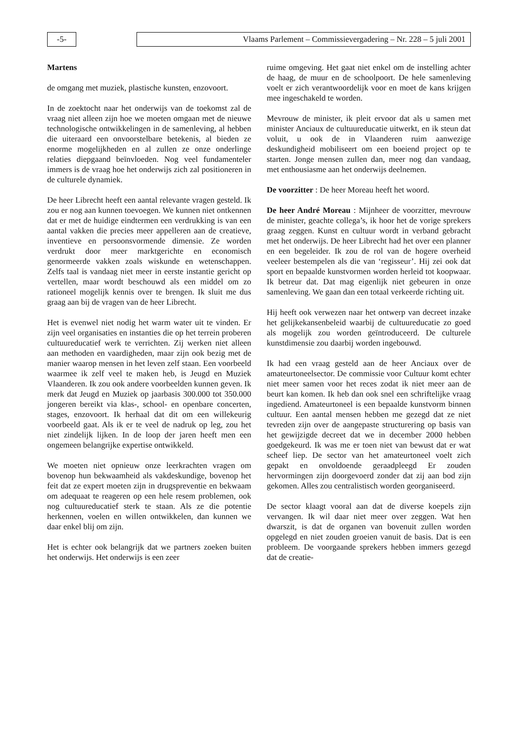-5- Vlaams Parlement – Commissievergadering – Nr. 228 – 5 juli 2001
Martens
de omgang met muziek, plastische kunsten, enzovoort.
In de zoektocht naar het onderwijs van de toekomst zal de vraag niet alleen zijn hoe we moeten omgaan met de nieuwe technologische ontwikkelingen in de samenleving, al hebben die uiteraard een onvoorstelbare betekenis, al bieden ze enorme mogelijkheden en al zullen ze onze onderlinge relaties diepgaand beïnvloeden. Nog veel fundamenteler immers is de vraag hoe het onderwijs zich zal positioneren in de culturele dynamiek.
De heer Librecht heeft een aantal relevante vragen gesteld. Ik zou er nog aan kunnen toevoegen. We kunnen niet ontkennen dat er met de huidige eindtermen een verdrukking is van een aantal vakken die precies meer appelleren aan de creatieve, inventieve en persoonsvormende dimensie. Ze worden verdrukt door meer marktgerichte en economisch genormeerde vakken zoals wiskunde en wetenschappen. Zelfs taal is vandaag niet meer in eerste instantie gericht op vertellen, maar wordt beschouwd als een middel om zo rationeel mogelijk kennis over te brengen. Ik sluit me dus graag aan bij de vragen van de heer Librecht.
Het is evenwel niet nodig het warm water uit te vinden. Er zijn veel organisaties en instanties die op het terrein proberen cultuureducatief werk te verrichten. Zij werken niet alleen aan methoden en vaardigheden, maar zijn ook bezig met de manier waarop mensen in het leven zelf staan. Een voorbeeld waarmee ik zelf veel te maken heb, is Jeugd en Muziek Vlaanderen. Ik zou ook andere voorbeelden kunnen geven. Ik merk dat Jeugd en Muziek op jaarbasis 300.000 tot 350.000 jongeren bereikt via klas-, school- en openbare concerten, stages, enzovoort. Ik herhaal dat dit om een willekeurig voorbeeld gaat. Als ik er te veel de nadruk op leg, zou het niet zindelijk lijken. In de loop der jaren heeft men een ongemeen belangrijke expertise ontwikkeld.
We moeten niet opnieuw onze leerkrachten vragen om bovenop hun bekwaamheid als vakdeskundige, bovenop het feit dat ze expert moeten zijn in drugspreventie en bekwaam om adequaat te reageren op een hele resem problemen, ook nog cultuureducatief sterk te staan. Als ze die potentie herkennen, voelen en willen ontwikkelen, dan kunnen we daar enkel blij om zijn.
Het is echter ook belangrijk dat we partners zoeken buiten het onderwijs. Het onderwijs is een zeer
ruime omgeving. Het gaat niet enkel om de instelling achter de haag, de muur en de schoolpoort. De hele samenleving voelt er zich verantwoordelijk voor en moet de kans krijgen mee ingeschakeld te worden.
Mevrouw de minister, ik pleit ervoor dat als u samen met minister Anciaux de cultuureducatie uitwerkt, en ik steun dat voluit, u ook de in Vlaanderen ruim aanwezige deskundigheid mobiliseert om een boeiend project op te starten. Jonge mensen zullen dan, meer nog dan vandaag, met enthousiasme aan het onderwijs deelnemen.
De voorzitter : De heer Moreau heeft het woord.
De heer André Moreau : Mijnheer de voorzitter, mevrouw de minister, geachte collega’s, ik hoor het de vorige sprekers graag zeggen. Kunst en cultuur wordt in verband gebracht met het onderwijs. De heer Librecht had het over een planner en een begeleider. Ik zou de rol van de hogere overheid veeleer bestempelen als die van ‘regisseur’. Hij zei ook dat sport en bepaalde kunstvormen worden herleid tot koopwaar. Ik betreur dat. Dat mag eigenlijk niet gebeuren in onze samenleving. We gaan dan een totaal verkeerde richting uit.
Hij heeft ook verwezen naar het ontwerp van decreet inzake het gelijkekansenbeleid waarbij de cultuureducatie zo goed als mogelijk zou worden geïntroduceerd. De culturele kunstdimensie zou daarbij worden ingebouwd.
Ik had een vraag gesteld aan de heer Anciaux over de amateurtoneelsector. De commissie voor Cultuur komt echter niet meer samen voor het reces zodat ik niet meer aan de beurt kan komen. Ik heb dan ook snel een schriftelijke vraag ingediend. Amateurtoneel is een bepaalde kunstvorm binnen cultuur. Een aantal mensen hebben me gezegd dat ze niet tevreden zijn over de aangepaste structurering op basis van het gewijzigde decreet dat we in december 2000 hebben goedgekeurd. Ik was me er toen niet van bewust dat er wat scheef liep. De sector van het amateurtoneel voelt zich gepakt en onvoldoende geraadpleegd Er zouden hervormingen zijn doorgevoerd zonder dat zij aan bod zijn gekomen. Alles zou centralistisch worden georganiseerd.
De sector klaagt vooral aan dat de diverse koepels zijn vervangen. Ik wil daar niet meer over zeggen. Wat hen dwarszit, is dat de organen van bovenuit zullen worden opgelegd en niet zouden groeien vanuit de basis. Dat is een probleem. De voorgaande sprekers hebben immers gezegd dat de creatie-